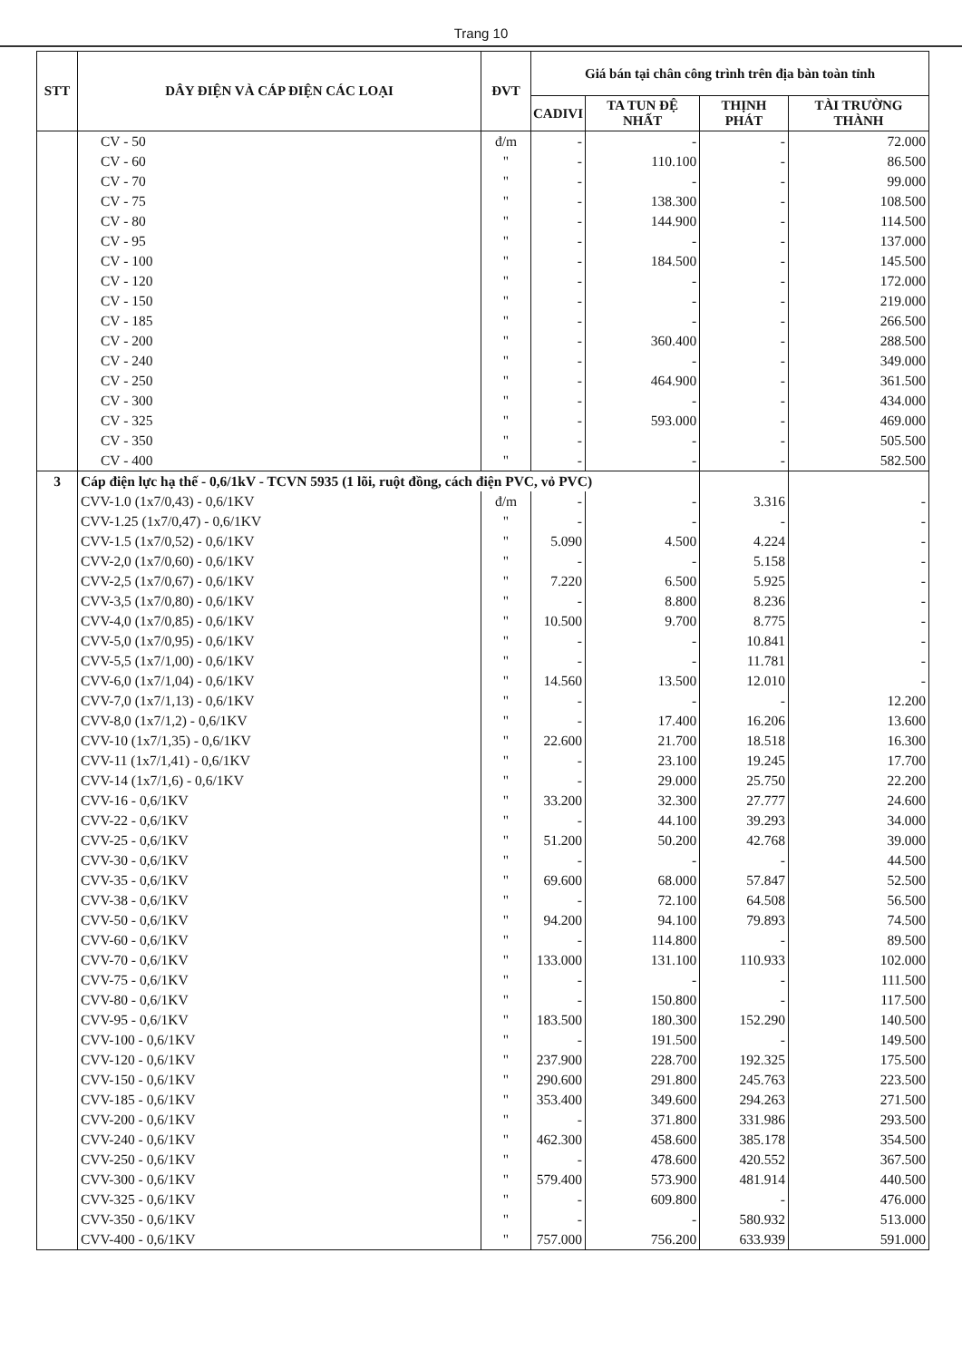Trang 10
| STT | DÂY ĐIỆN VÀ CÁP ĐIỆN CÁC LOẠI | ĐVT | Giá bán tại chân công trình trên địa bàn toàn tỉnh | | | |
| --- | --- | --- | --- | --- | --- | --- |
| | | | CADIVI | TA TUN ĐỆ NHẤT | THỊNH PHÁT | TÀI TRƯỜNG THÀNH |
| | CV - 50 | đ/m | - | - | - | 72.000 |
| | CV - 60 | " | - | 110.100 | - | 86.500 |
| | CV - 70 | " | - | - | - | 99.000 |
| | CV - 75 | " | - | 138.300 | - | 108.500 |
| | CV - 80 | " | - | 144.900 | - | 114.500 |
| | CV - 95 | " | - | - | - | 137.000 |
| | CV - 100 | " | - | 184.500 | - | 145.500 |
| | CV - 120 | " | - | - | - | 172.000 |
| | CV - 150 | " | - | - | - | 219.000 |
| | CV - 185 | " | - | - | - | 266.500 |
| | CV - 200 | " | - | 360.400 | - | 288.500 |
| | CV - 240 | " | - | - | - | 349.000 |
| | CV - 250 | " | - | 464.900 | - | 361.500 |
| | CV - 300 | " | - | - | - | 434.000 |
| | CV - 325 | " | - | 593.000 | - | 469.000 |
| | CV - 350 | " | - | - | - | 505.500 |
| | CV - 400 | " | - | - | - | 582.500 |
| 3 | Cáp điện lực hạ thế - 0,6/1kV - TCVN 5935 (1 lõi, ruột đồng, cách điện PVC, vỏ PVC) | | | | | |
| | CVV-1.0 (1x7/0,43) - 0,6/1KV | đ/m | - | - | 3.316 | - |
| | CVV-1.25 (1x7/0,47) - 0,6/1KV | " | - | - | - | - |
| | CVV-1.5 (1x7/0,52) - 0,6/1KV | " | 5.090 | 4.500 | 4.224 | - |
| | CVV-2,0 (1x7/0,60) - 0,6/1KV | " | - | - | 5.158 | - |
| | CVV-2,5 (1x7/0,67) - 0,6/1KV | " | 7.220 | 6.500 | 5.925 | - |
| | CVV-3,5 (1x7/0,80) - 0,6/1KV | " | - | 8.800 | 8.236 | - |
| | CVV-4,0 (1x7/0,85) - 0,6/1KV | " | 10.500 | 9.700 | 8.775 | - |
| | CVV-5,0 (1x7/0,95) - 0,6/1KV | " | - | - | 10.841 | - |
| | CVV-5,5 (1x7/1,00) - 0,6/1KV | " | - | - | 11.781 | - |
| | CVV-6,0 (1x7/1,04) - 0,6/1KV | " | 14.560 | 13.500 | 12.010 | - |
| | CVV-7,0 (1x7/1,13) - 0,6/1KV | " | - | - | - | 12.200 |
| | CVV-8,0 (1x7/1,2) - 0,6/1KV | " | - | 17.400 | 16.206 | 13.600 |
| | CVV-10 (1x7/1,35) - 0,6/1KV | " | 22.600 | 21.700 | 18.518 | 16.300 |
| | CVV-11 (1x7/1,41) - 0,6/1KV | " | - | 23.100 | 19.245 | 17.700 |
| | CVV-14 (1x7/1,6) - 0,6/1KV | " | - | 29.000 | 25.750 | 22.200 |
| | CVV-16 - 0,6/1KV | " | 33.200 | 32.300 | 27.777 | 24.600 |
| | CVV-22 - 0,6/1KV | " | - | 44.100 | 39.293 | 34.000 |
| | CVV-25 - 0,6/1KV | " | 51.200 | 50.200 | 42.768 | 39.000 |
| | CVV-30 - 0,6/1KV | " | - | - | - | 44.500 |
| | CVV-35 - 0,6/1KV | " | 69.600 | 68.000 | 57.847 | 52.500 |
| | CVV-38 - 0,6/1KV | " | - | 72.100 | 64.508 | 56.500 |
| | CVV-50 - 0,6/1KV | " | 94.200 | 94.100 | 79.893 | 74.500 |
| | CVV-60 - 0,6/1KV | " | - | 114.800 | - | 89.500 |
| | CVV-70 - 0,6/1KV | " | 133.000 | 131.100 | 110.933 | 102.000 |
| | CVV-75 - 0,6/1KV | " | - | - | - | 111.500 |
| | CVV-80 - 0,6/1KV | " | - | 150.800 | - | 117.500 |
| | CVV-95 - 0,6/1KV | " | 183.500 | 180.300 | 152.290 | 140.500 |
| | CVV-100 - 0,6/1KV | " | - | 191.500 | - | 149.500 |
| | CVV-120 - 0,6/1KV | " | 237.900 | 228.700 | 192.325 | 175.500 |
| | CVV-150 - 0,6/1KV | " | 290.600 | 291.800 | 245.763 | 223.500 |
| | CVV-185 - 0,6/1KV | " | 353.400 | 349.600 | 294.263 | 271.500 |
| | CVV-200 - 0,6/1KV | " | - | 371.800 | 331.986 | 293.500 |
| | CVV-240 - 0,6/1KV | " | 462.300 | 458.600 | 385.178 | 354.500 |
| | CVV-250 - 0,6/1KV | " | - | 478.600 | 420.552 | 367.500 |
| | CVV-300 - 0,6/1KV | " | 579.400 | 573.900 | 481.914 | 440.500 |
| | CVV-325 - 0,6/1KV | " | - | 609.800 | - | 476.000 |
| | CVV-350 - 0,6/1KV | " | - | - | 580.932 | 513.000 |
| | CVV-400 - 0,6/1KV | " | 757.000 | 756.200 | 633.939 | 591.000 |